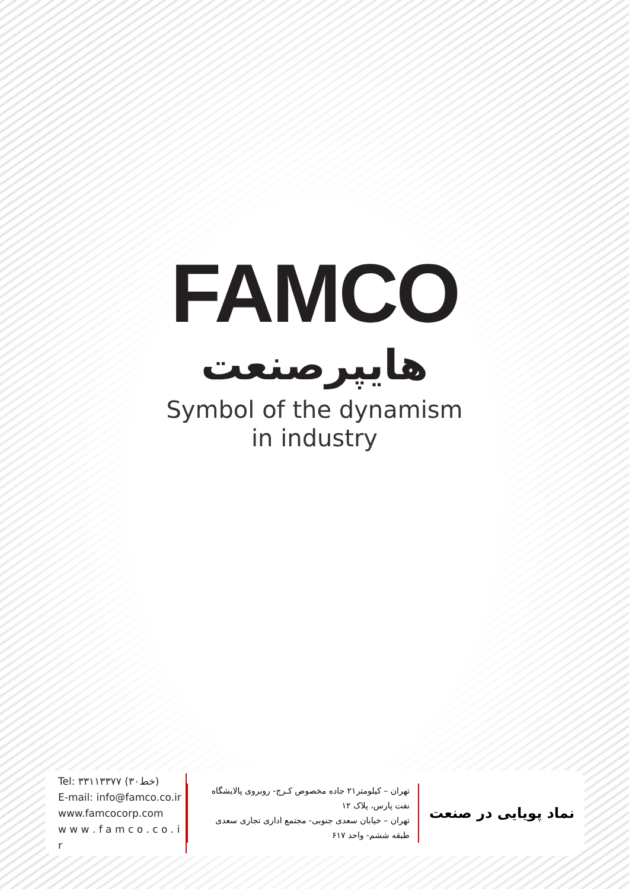FAMCO
هایپرصنعت
Symbol of the dynamism
in industry
Tel: ۳۳۱۱۳۳۷۷ (۳۰خط)
E-mail: info@famco.co.ir
www.famcocorp.com
w w w . f a m c o . c o . i r
تهران – کیلومتر۲۱ جاده مخصوص کـرج- روبروی پالایشگاه نفت پارس، پلاک ۱۲
تهران – خیابان سعدی جنوبی- مجتمع اداری تجاری سعدی طبقه ششم- واحد ۶۱۷
نماد پویایی در صنعت